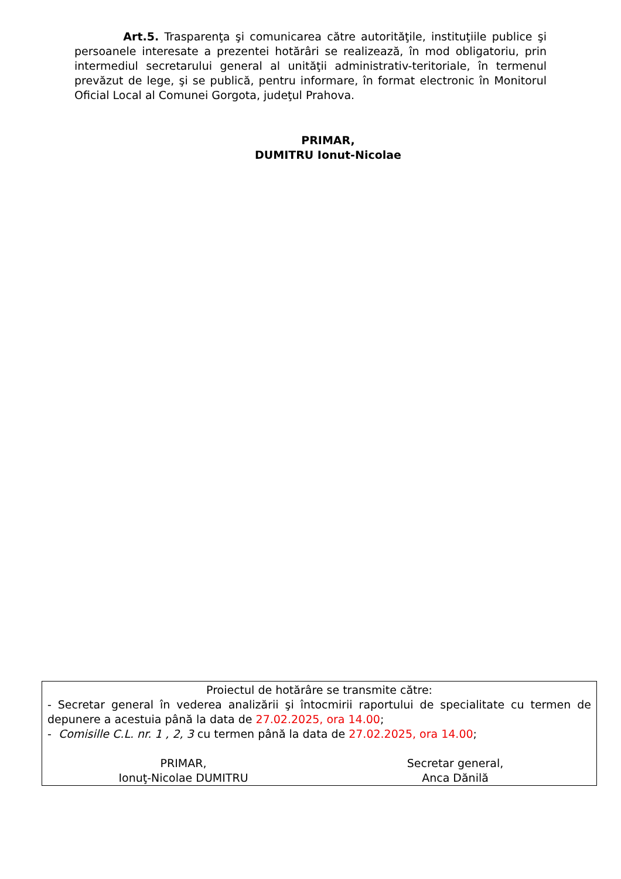Art.5. Trasparenţa şi comunicarea către autorităţile, instituţiile publice şi persoanele interesate a prezentei hotărâri se realizează, în mod obligatoriu, prin intermediul secretarului general al unităţii administrativ-teritoriale, în termenul prevăzut de lege, şi se publică, pentru informare, în format electronic în Monitorul Oficial Local al Comunei Gorgota, judeţul Prahova.
PRIMAR,
DUMITRU Ionut-Nicolae
Proiectul de hotărâre se transmite către:
- Secretar general în vederea analizării şi întocmirii raportului de specialitate cu termen de depunere a acestuia până la data de 27.02.2025, ora 14.00;
- Comisille C.L. nr. 1 , 2, 3 cu termen până la data de 27.02.2025, ora 14.00;
PRIMAR,
Ionuţ-Nicolae DUMITRU
Secretar general,
Anca Dănilă